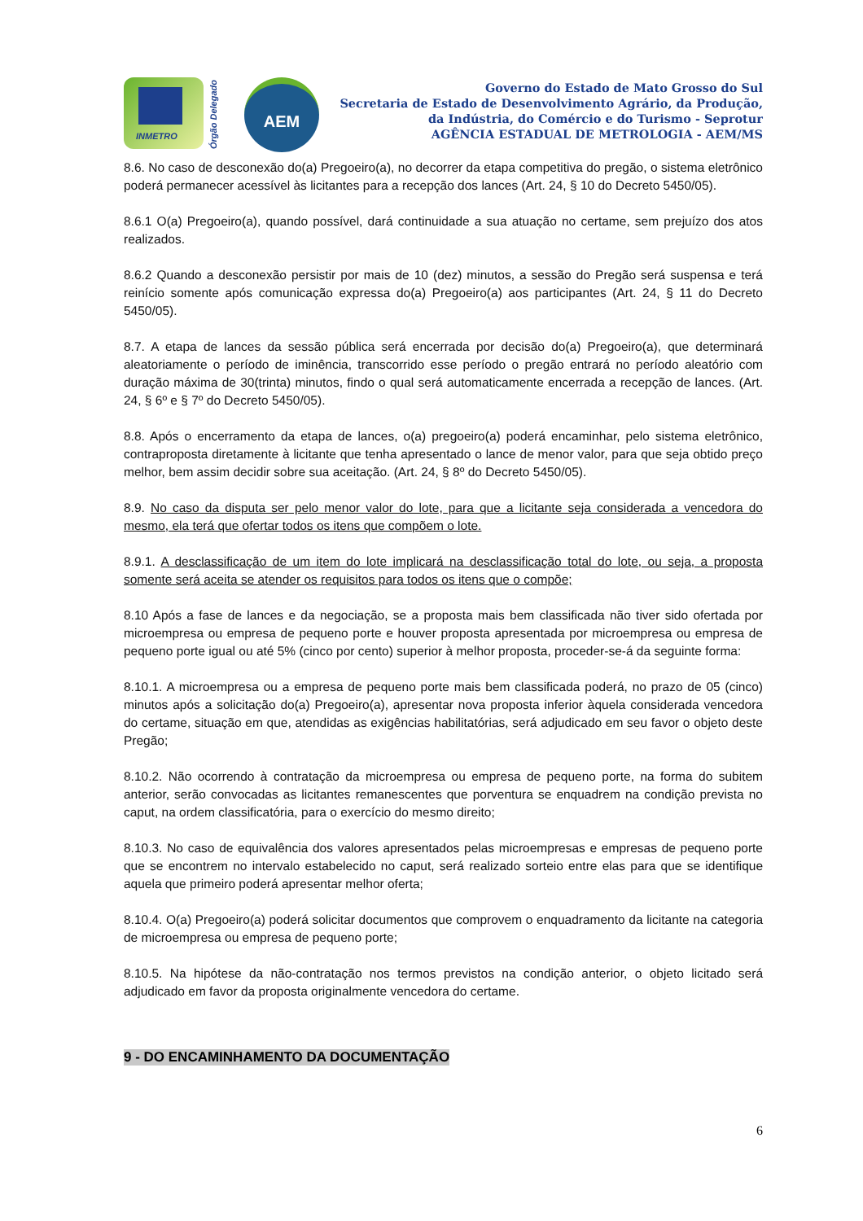INMETRO
Órgão Delegado
AEM
Governo do Estado de Mato Grosso do Sul
Secretaria de Estado de Desenvolvimento Agrário, da Produção,
da Indústria, do Comércio e do Turismo - Seprotur
AGÊNCIA ESTADUAL DE METROLOGIA - AEM/MS
8.6. No caso de desconexão do(a) Pregoeiro(a), no decorrer da etapa competitiva do pregão, o sistema eletrônico poderá permanecer acessível às licitantes para a recepção dos lances (Art. 24, § 10 do Decreto 5450/05).
8.6.1 O(a) Pregoeiro(a), quando possível, dará continuidade a sua atuação no certame, sem prejuízo dos atos realizados.
8.6.2 Quando a desconexão persistir por mais de 10 (dez) minutos, a sessão do Pregão será suspensa e terá reinício somente após comunicação expressa do(a) Pregoeiro(a) aos participantes (Art. 24, § 11 do Decreto 5450/05).
8.7. A etapa de lances da sessão pública será encerrada por decisão do(a) Pregoeiro(a), que determinará aleatoriamente o período de iminência, transcorrido esse período o pregão entrará no período aleatório com duração máxima de 30(trinta) minutos, findo o qual será automaticamente encerrada a recepção de lances. (Art. 24, § 6º e § 7º do Decreto 5450/05).
8.8. Após o encerramento da etapa de lances, o(a) pregoeiro(a) poderá encaminhar, pelo sistema eletrônico, contraproposta diretamente à licitante que tenha apresentado o lance de menor valor, para que seja obtido preço melhor, bem assim decidir sobre sua aceitação. (Art. 24, § 8º do Decreto 5450/05).
8.9. No caso da disputa ser pelo menor valor do lote, para que a licitante seja considerada a vencedora do mesmo, ela terá que ofertar todos os itens que compõem o lote.
8.9.1. A desclassificação de um item do lote implicará na desclassificação total do lote, ou seja, a proposta somente será aceita se atender os requisitos para todos os itens que o compõe;
8.10 Após a fase de lances e da negociação, se a proposta mais bem classificada não tiver sido ofertada por microempresa ou empresa de pequeno porte e houver proposta apresentada por microempresa ou empresa de pequeno porte igual ou até 5% (cinco por cento) superior à melhor proposta, proceder-se-á da seguinte forma:
8.10.1. A microempresa ou a empresa de pequeno porte mais bem classificada poderá, no prazo de 05 (cinco) minutos após a solicitação do(a) Pregoeiro(a), apresentar nova proposta inferior àquela considerada vencedora do certame, situação em que, atendidas as exigências habilitatórias, será adjudicado em seu favor o objeto deste Pregão;
8.10.2. Não ocorrendo à contratação da microempresa ou empresa de pequeno porte, na forma do subitem anterior, serão convocadas as licitantes remanescentes que porventura se enquadrem na condição prevista no caput, na ordem classificatória, para o exercício do mesmo direito;
8.10.3. No caso de equivalência dos valores apresentados pelas microempresas e empresas de pequeno porte que se encontrem no intervalo estabelecido no caput, será realizado sorteio entre elas para que se identifique aquela que primeiro poderá apresentar melhor oferta;
8.10.4. O(a) Pregoeiro(a) poderá solicitar documentos que comprovem o enquadramento da licitante na categoria de microempresa ou empresa de pequeno porte;
8.10.5. Na hipótese da não-contratação nos termos previstos na condição anterior, o objeto licitado será adjudicado em favor da proposta originalmente vencedora do certame.
9 - DO ENCAMINHAMENTO DA DOCUMENTAÇÃO
6